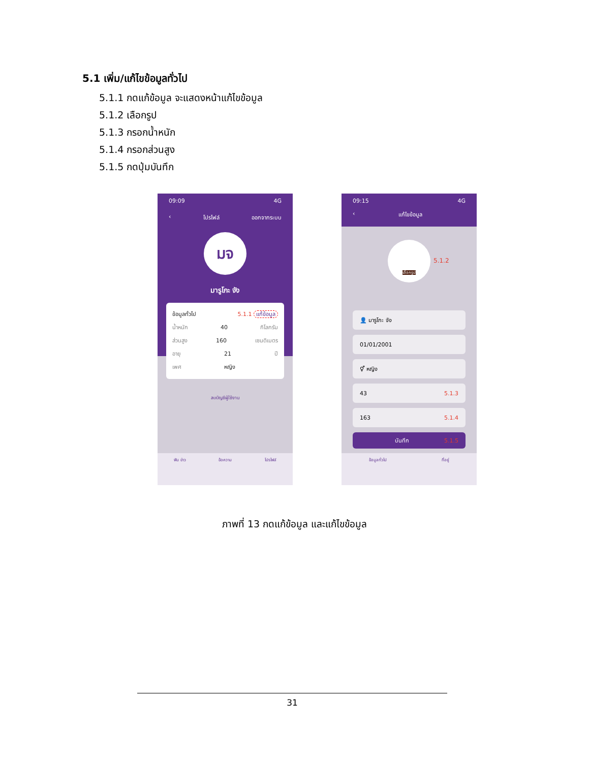5.1 เพิ่ม/แก้ไขข้อมูลทั่วไป
5.1.1 กดแก้ข้อมูล จะแสดงหน้าแก้ไขข้อมูล
5.1.2 เลือกรูป
5.1.3 กรอกน้ำหนัก
5.1.4 กรอกส่วนสูง
5.1.5 กดปุ่มบันทึก
09:09 4G
‹ โปรไฟล์ ออกจากระบบ
มจ
มารูโกะ จัง
ข้อมูลทั่วไป 5.1.1 แก้ข้อมูล
น้ำหนัก 40 กิโลกรัม
ส่วนสูง 160 เซนติเมตร
อายุ 21 ปี
เพศ หญิง
ลบบัญชีผู้ใช้งาน
ฟัน ข่าว ข้อความ โปรไฟล์
09:15 4G
‹ แก้ไขข้อมูล
เลือกรูป
5.1.2
👤 มารูโกะ จัง
01/01/2001
⚥ หญิง
43 5.1.3
163 5.1.4
บันทึก 5.1.5
ข้อมูลทั่วไป ที่อยู่
ภาพที่ 13 กดแก้ข้อมูล และแก้ไขข้อมูล
31